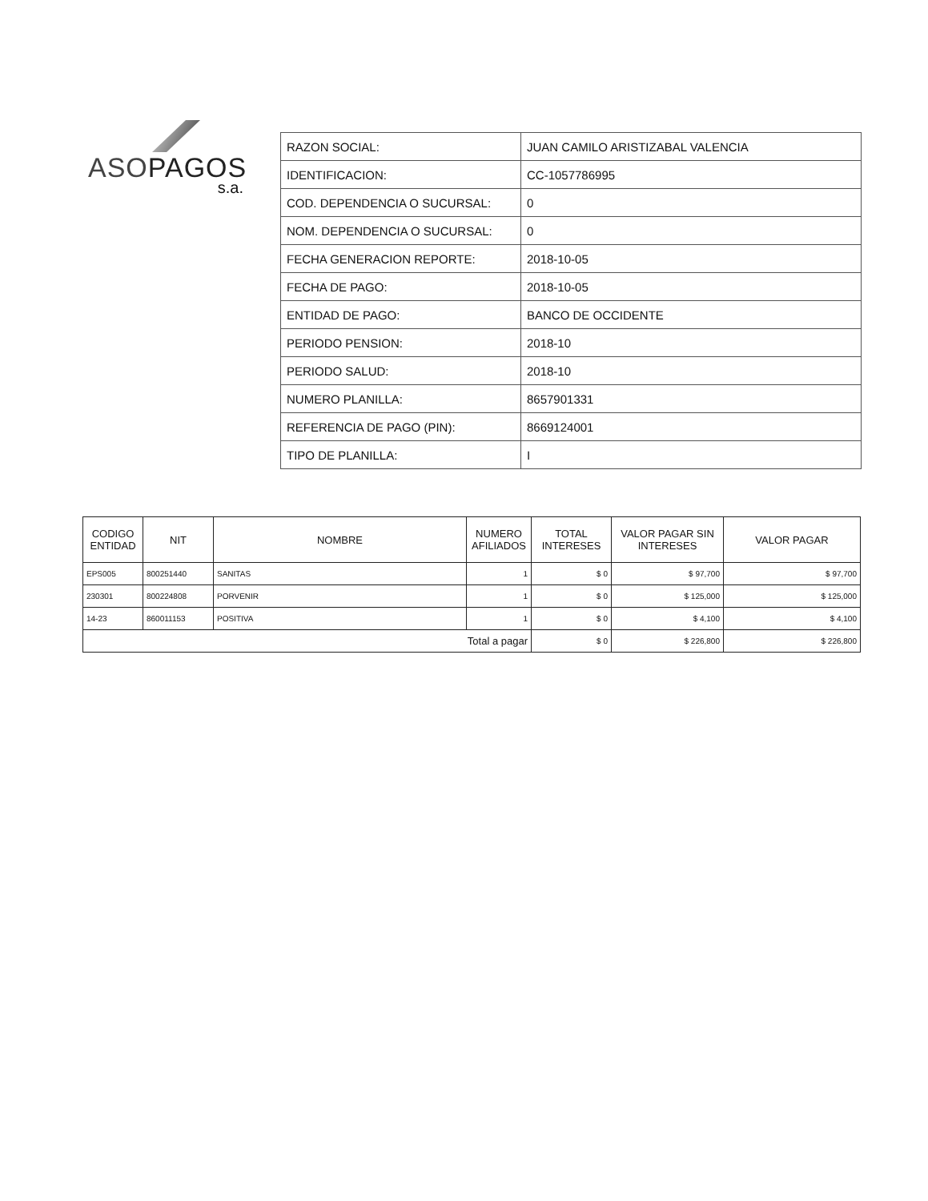ASOPAGOS
s.a.
| RAZON SOCIAL: | JUAN CAMILO ARISTIZABAL VALENCIA |
| IDENTIFICACION: | CC-1057786995 |
| COD. DEPENDENCIA O SUCURSAL: | 0 |
| NOM. DEPENDENCIA O SUCURSAL: | 0 |
| FECHA GENERACION REPORTE: | 2018-10-05 |
| FECHA DE PAGO: | 2018-10-05 |
| ENTIDAD DE PAGO: | BANCO DE OCCIDENTE |
| PERIODO PENSION: | 2018-10 |
| PERIODO SALUD: | 2018-10 |
| NUMERO PLANILLA: | 8657901331 |
| REFERENCIA DE PAGO (PIN): | 8669124001 |
| TIPO DE PLANILLA: | I |
| CODIGO ENTIDAD | NIT | NOMBRE | NUMERO AFILIADOS | TOTAL INTERESES | VALOR PAGAR SIN INTERESES | VALOR PAGAR |
| --- | --- | --- | --- | --- | --- | --- |
| EPS005 | 800251440 | SANITAS | 1 | $ 0 | $ 97,700 | $ 97,700 |
| 230301 | 800224808 | PORVENIR | 1 | $ 0 | $ 125,000 | $ 125,000 |
| 14-23 | 860011153 | POSITIVA | 1 | $ 0 | $ 4,100 | $ 4,100 |
| Total a pagar | | | | $ 0 | $ 226,800 | $ 226,800 |